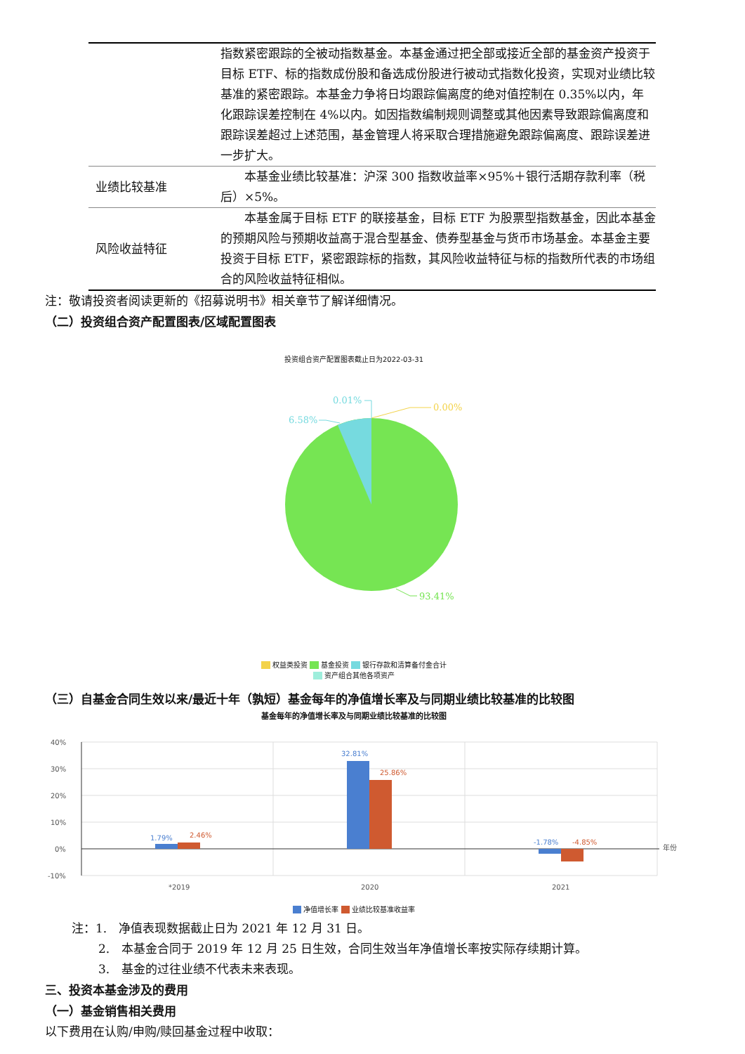| | 指数紧密跟踪的全被动指数基金。本基金通过把全部或接近全部的基金资产投资于目标 ETF、标的指数成份股和备选成份股进行被动式指数化投资，实现对业绩比较基准的紧密跟踪。本基金力争将日均跟踪偏离度的绝对值控制在 0.35%以内，年化跟踪误差控制在 4%以内。如因指数编制规则调整或其他因素导致跟踪偏离度和跟踪误差超过上述范围，基金管理人将采取合理措施避免跟踪偏离度、跟踪误差进一步扩大。 |
| 业绩比较基准 | 本基金业绩比较基准：沪深 300 指数收益率×95%＋银行活期存款利率（税后）×5%。 |
| 风险收益特征 | 本基金属于目标 ETF 的联接基金，目标 ETF 为股票型指数基金，因此本基金的预期风险与预期收益高于混合型基金、债券型基金与货币市场基金。本基金主要投资于目标 ETF，紧密跟踪标的指数，其风险收益特征与标的指数所代表的市场组合的风险收益特征相似。 |
注：敬请投资者阅读更新的《招募说明书》相关章节了解详细情况。
（二）投资组合资产配置图表/区域配置图表
投资组合资产配置图表截止日为2022-03-31
0.00%
0.01%
6.58%
93.41%
权益类投资 基金投资 银行存款和清算备付金合计
资产组合其他各项资产
（三）自基金合同生效以来/最近十年（孰短）基金每年的净值增长率及与同期业绩比较基准的比较图
基金每年的净值增长率及与同期业绩比较基准的比较图
40%
30%
20%
10%
0%
-10%
年份
*2019
2020
2021
1.79%
2.46%
32.81%
25.86%
-1.78%
-4.85%
净值增长率 业绩比较基准收益率
注：1.　净值表现数据截止日为 2021 年 12 月 31 日。
2.　本基金合同于 2019 年 12 月 25 日生效，合同生效当年净值增长率按实际存续期计算。
3.　基金的过往业绩不代表未来表现。
三、投资本基金涉及的费用
（一）基金销售相关费用
以下费用在认购/申购/赎回基金过程中收取：